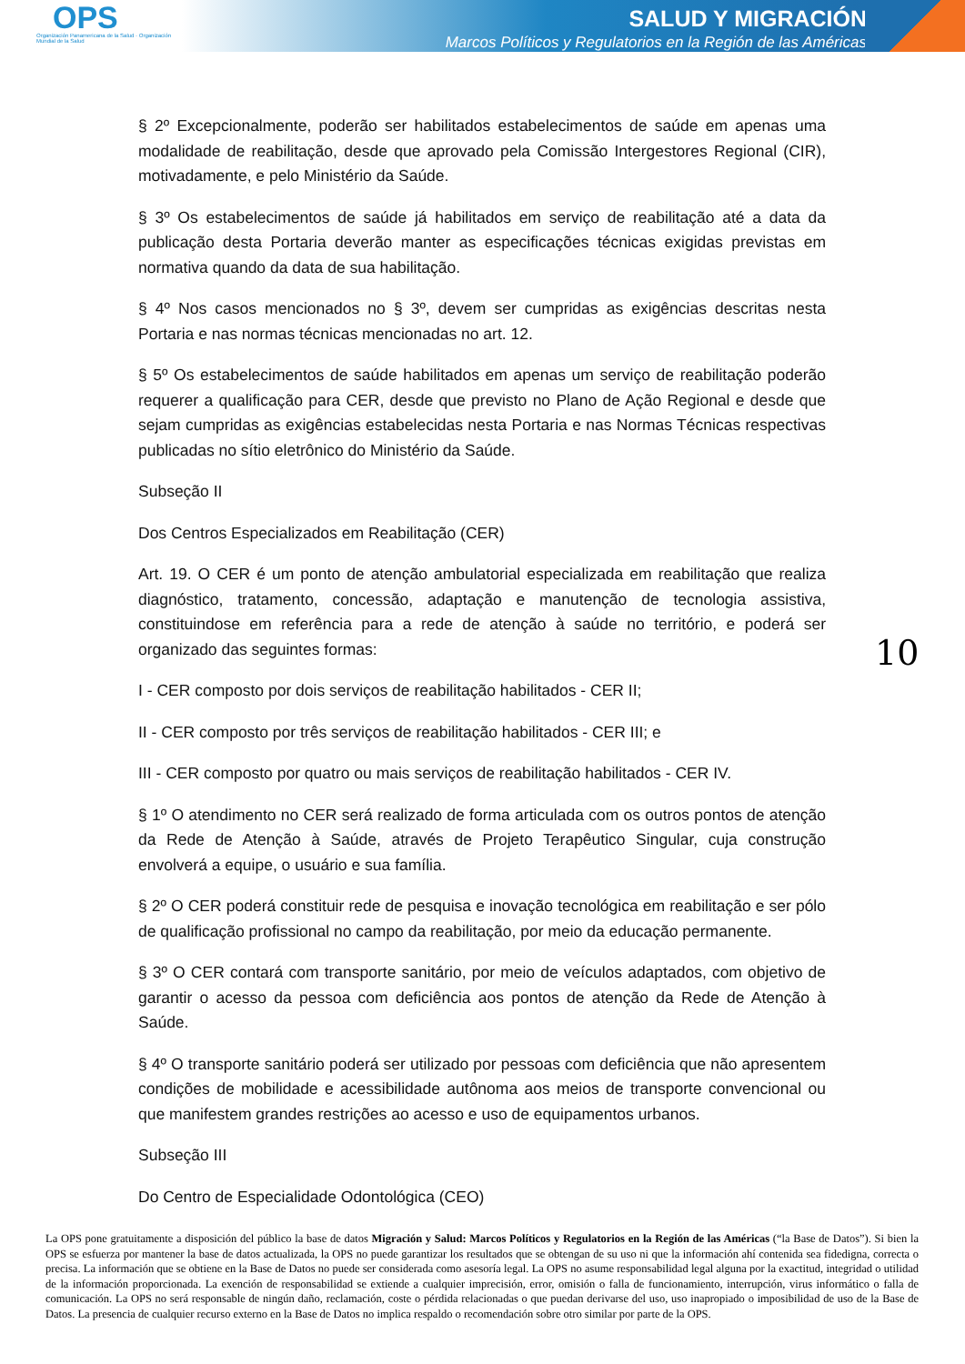OPS
Organización Panamericana de la Salud · Organización Mundial de la Salud
SALUD Y MIGRACIÓN
Marcos Políticos y Regulatorios en la Región de las Américas
§ 2º Excepcionalmente, poderão ser habilitados estabelecimentos de saúde em apenas uma modalidade de reabilitação, desde que aprovado pela Comissão Intergestores Regional (CIR), motivadamente, e pelo Ministério da Saúde.
§ 3º Os estabelecimentos de saúde já habilitados em serviço de reabilitação até a data da publicação desta Portaria deverão manter as especificações técnicas exigidas previstas em normativa quando da data de sua habilitação.
§ 4º Nos casos mencionados no § 3º, devem ser cumpridas as exigências descritas nesta Portaria e nas normas técnicas mencionadas no art. 12.
§ 5º Os estabelecimentos de saúde habilitados em apenas um serviço de reabilitação poderão requerer a qualificação para CER, desde que previsto no Plano de Ação Regional e desde que sejam cumpridas as exigências estabelecidas nesta Portaria e nas Normas Técnicas respectivas publicadas no sítio eletrônico do Ministério da Saúde.
Subseção II
Dos Centros Especializados em Reabilitação (CER)
Art. 19. O CER é um ponto de atenção ambulatorial especializada em reabilitação que realiza diagnóstico, tratamento, concessão, adaptação e manutenção de tecnologia assistiva, constituindose em referência para a rede de atenção à saúde no território, e poderá ser organizado das seguintes formas:
I - CER composto por dois serviços de reabilitação habilitados - CER II;
II - CER composto por três serviços de reabilitação habilitados - CER III; e
III - CER composto por quatro ou mais serviços de reabilitação habilitados - CER IV.
§ 1º O atendimento no CER será realizado de forma articulada com os outros pontos de atenção da Rede de Atenção à Saúde, através de Projeto Terapêutico Singular, cuja construção envolverá a equipe, o usuário e sua família.
§ 2º O CER poderá constituir rede de pesquisa e inovação tecnológica em reabilitação e ser pólo de qualificação profissional no campo da reabilitação, por meio da educação permanente.
§ 3º O CER contará com transporte sanitário, por meio de veículos adaptados, com objetivo de garantir o acesso da pessoa com deficiência aos pontos de atenção da Rede de Atenção à Saúde.
§ 4º O transporte sanitário poderá ser utilizado por pessoas com deficiência que não apresentem condições de mobilidade e acessibilidade autônoma aos meios de transporte convencional ou que manifestem grandes restrições ao acesso e uso de equipamentos urbanos.
Subseção III
Do Centro de Especialidade Odontológica (CEO)
10
La OPS pone gratuitamente a disposición del público la base de datos Migración y Salud: Marcos Políticos y Regulatorios en la Región de las Américas (“la Base de Datos”). Si bien la OPS se esfuerza por mantener la base de datos actualizada, la OPS no puede garantizar los resultados que se obtengan de su uso ni que la información ahí contenida sea fidedigna, correcta o precisa. La información que se obtiene en la Base de Datos no puede ser considerada como asesoría legal. La OPS no asume responsabilidad legal alguna por la exactitud, integridad o utilidad de la información proporcionada. La exención de responsabilidad se extiende a cualquier imprecisión, error, omisión o falla de funcionamiento, interrupción, virus informático o falla de comunicación. La OPS no será responsable de ningún daño, reclamación, coste o pérdida relacionadas o que puedan derivarse del uso, uso inapropiado o imposibilidad de uso de la Base de Datos. La presencia de cualquier recurso externo en la Base de Datos no implica respaldo o recomendación sobre otro similar por parte de la OPS.